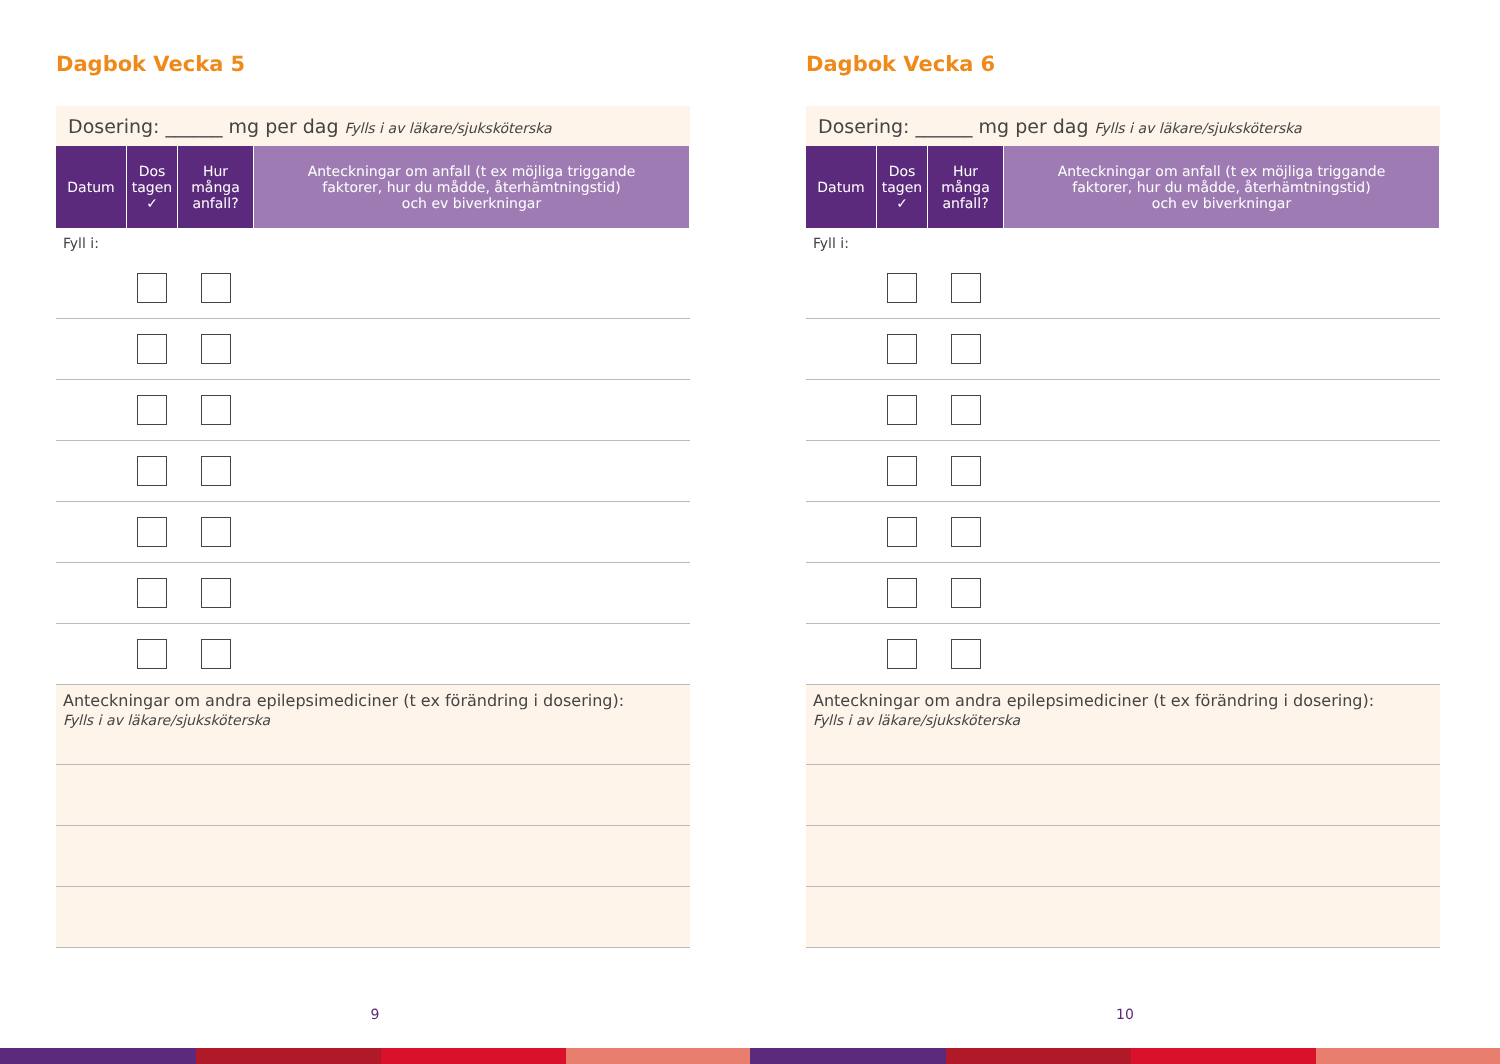Dagbok Vecka 5
Dosering: ______ mg per dag Fylls i av läkare/sjuksköterska
| Datum | Dos tagen ✓ | Hur många anfall? | Anteckningar om anfall (t ex möjliga triggande faktorer, hur du mådde, återhämtningstid) och ev biverkningar |
| --- | --- | --- | --- |
| Fyll i: | | | |
Anteckningar om andra epilepsimediciner (t ex förändring i dosering):
Fylls i av läkare/sjuksköterska
9
Dagbok Vecka 6
Dosering: ______ mg per dag Fylls i av läkare/sjuksköterska
| Datum | Dos tagen ✓ | Hur många anfall? | Anteckningar om anfall (t ex möjliga triggande faktorer, hur du mådde, återhämtningstid) och ev biverkningar |
| --- | --- | --- | --- |
| Fyll i: | | | |
Anteckningar om andra epilepsimediciner (t ex förändring i dosering):
Fylls i av läkare/sjuksköterska
10